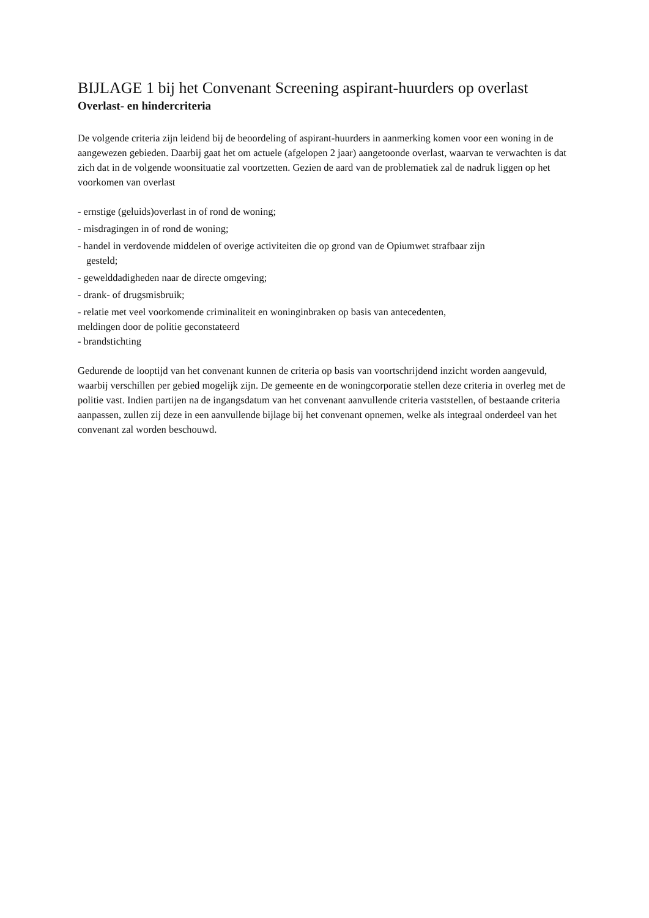BIJLAGE 1 bij het Convenant Screening aspirant-huurders op overlast
Overlast- en hindercriteria
De volgende criteria zijn leidend bij de beoordeling of aspirant-huurders in aanmerking komen voor een woning in de aangewezen gebieden. Daarbij gaat het om actuele (afgelopen 2 jaar) aangetoonde overlast, waarvan te verwachten is dat zich dat in de volgende woonsituatie zal voortzetten. Gezien de aard van de problematiek zal de nadruk liggen op het voorkomen van overlast
- ernstige (geluids)overlast in of rond de woning;
- misdragingen in of rond de woning;
- handel in verdovende middelen of overige activiteiten die op grond van de Opiumwet strafbaar zijn
gesteld;
- gewelddadigheden naar de directe omgeving;
- drank- of drugsmisbruik;
- relatie met veel voorkomende criminaliteit en woninginbraken op basis van antecedenten,
meldingen door de politie geconstateerd
- brandstichting
Gedurende de looptijd van het convenant kunnen de criteria op basis van voortschrijdend inzicht worden aangevuld, waarbij verschillen per gebied mogelijk zijn. De gemeente en de woningcorporatie stellen deze criteria in overleg met de politie vast. Indien partijen na de ingangsdatum van het convenant aanvullende criteria vaststellen, of bestaande criteria aanpassen, zullen zij deze in een aanvullende bijlage bij het convenant opnemen, welke als integraal onderdeel van het convenant zal worden beschouwd.